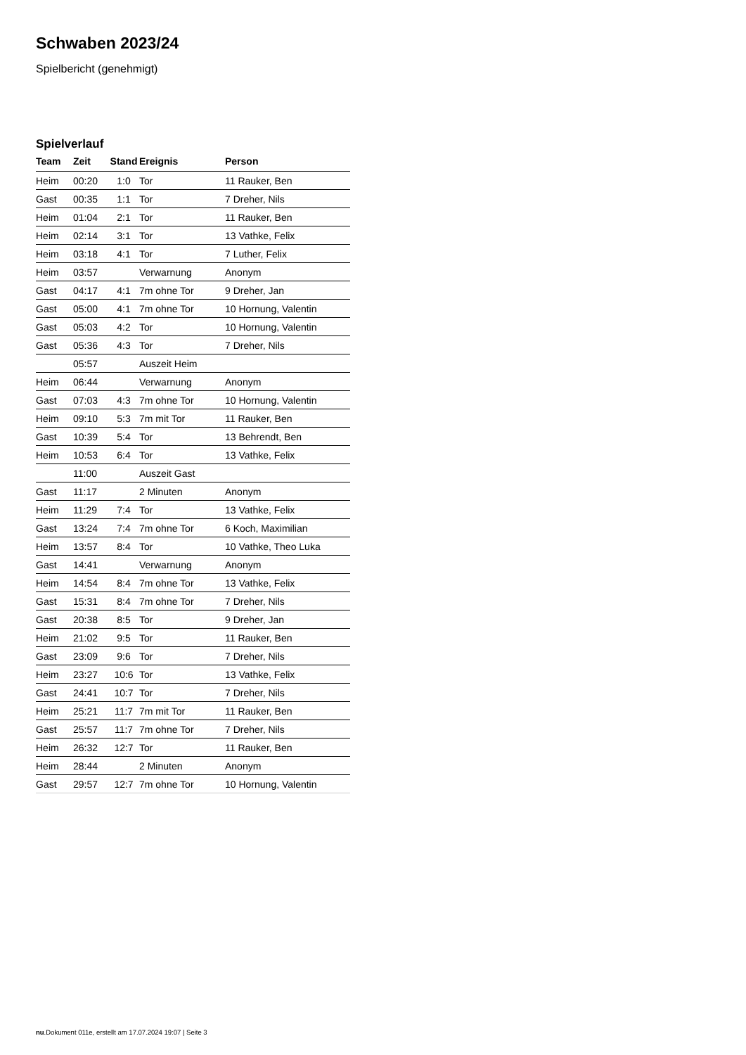Schwaben 2023/24
Spielbericht (genehmigt)
Spielverlauf
| Team | Zeit | Stand | Ereignis | Person |
| --- | --- | --- | --- | --- |
| Heim | 00:20 | 1:0 | Tor | 11 Rauker, Ben |
| Gast | 00:35 | 1:1 | Tor | 7 Dreher, Nils |
| Heim | 01:04 | 2:1 | Tor | 11 Rauker, Ben |
| Heim | 02:14 | 3:1 | Tor | 13 Vathke, Felix |
| Heim | 03:18 | 4:1 | Tor | 7 Luther, Felix |
| Heim | 03:57 | | Verwarnung | Anonym |
| Gast | 04:17 | 4:1 | 7m ohne Tor | 9 Dreher, Jan |
| Gast | 05:00 | 4:1 | 7m ohne Tor | 10 Hornung, Valentin |
| Gast | 05:03 | 4:2 | Tor | 10 Hornung, Valentin |
| Gast | 05:36 | 4:3 | Tor | 7 Dreher, Nils |
| | 05:57 | | Auszeit Heim | |
| Heim | 06:44 | | Verwarnung | Anonym |
| Gast | 07:03 | 4:3 | 7m ohne Tor | 10 Hornung, Valentin |
| Heim | 09:10 | 5:3 | 7m mit Tor | 11 Rauker, Ben |
| Gast | 10:39 | 5:4 | Tor | 13 Behrendt, Ben |
| Heim | 10:53 | 6:4 | Tor | 13 Vathke, Felix |
| | 11:00 | | Auszeit Gast | |
| Gast | 11:17 | | 2 Minuten | Anonym |
| Heim | 11:29 | 7:4 | Tor | 13 Vathke, Felix |
| Gast | 13:24 | 7:4 | 7m ohne Tor | 6 Koch, Maximilian |
| Heim | 13:57 | 8:4 | Tor | 10 Vathke, Theo Luka |
| Gast | 14:41 | | Verwarnung | Anonym |
| Heim | 14:54 | 8:4 | 7m ohne Tor | 13 Vathke, Felix |
| Gast | 15:31 | 8:4 | 7m ohne Tor | 7 Dreher, Nils |
| Gast | 20:38 | 8:5 | Tor | 9 Dreher, Jan |
| Heim | 21:02 | 9:5 | Tor | 11 Rauker, Ben |
| Gast | 23:09 | 9:6 | Tor | 7 Dreher, Nils |
| Heim | 23:27 | 10:6 | Tor | 13 Vathke, Felix |
| Gast | 24:41 | 10:7 | Tor | 7 Dreher, Nils |
| Heim | 25:21 | 11:7 | 7m mit Tor | 11 Rauker, Ben |
| Gast | 25:57 | 11:7 | 7m ohne Tor | 7 Dreher, Nils |
| Heim | 26:32 | 12:7 | Tor | 11 Rauker, Ben |
| Heim | 28:44 | | 2 Minuten | Anonym |
| Gast | 29:57 | 12:7 | 7m ohne Tor | 10 Hornung, Valentin |
nu.Dokument 011e, erstellt am 17.07.2024 19:07 | Seite 3